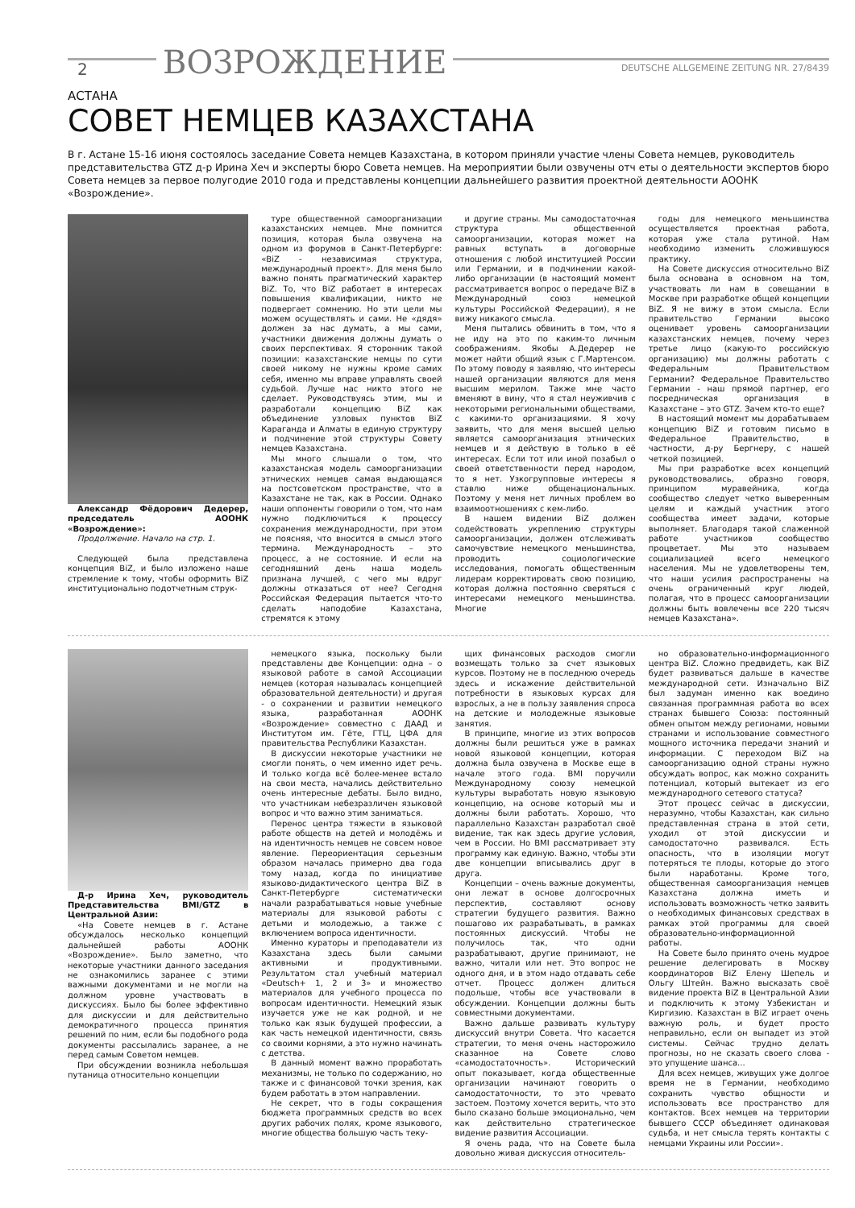2 ВОЗРОЖДЕНИЕ DEUTSCHE ALLGEMEINE ZEITUNG NR. 27/8439
АСТАНА
СОВЕТ НЕМЦЕВ КАЗАХСТАНА
В г. Астане 15-16 июня состоялось заседание Совета немцев Казахстана, в котором приняли участие члены Совета немцев, руководитель представительства GTZ д-р Ирина Хеч и эксперты бюро Совета немцев. На мероприятии были озвучены отч еты о деятельности экспертов бюро Совета немцев за первое полугодие 2010 года и представлены концепции дальнейшего развития проектной деятельности АООНК «Возрождение».
Александр Фёдорович Дедерер, председатель АООНК «Возрождение»:
Продолжение. Начало на стр. 1.
Следующей была представлена концепция BiZ, и было изложено наше стремление к тому, чтобы оформить BiZ институционально подотчетным струк-
туре общественной самоорганизации казахстанских немцев. Мне помнится позиция, которая была озвучена на одном из форумов в Санкт-Петербурге: «BiZ - независимая структура, международный проект». Для меня было важно понять прагматический характер BiZ. То, что BiZ работает в интересах повышения квалификации, никто не подвергает сомнению. Но эти цели мы можем осуществлять и сами. Не «дядя» должен за нас думать, а мы сами, участники движения должны думать о своих перспективах. Я сторонник такой позиции: казахстанские немцы по сути своей никому не нужны кроме самих себя, именно мы вправе управлять своей судьбой. Лучше нас никто этого не сделает. Руководствуясь этим, мы и разработали концепцию BiZ как объединение узловых пунктов BiZ Караганда и Алматы в единую структуру и подчинение этой структуры Совету немцев Казахстана.
Мы много слышали о том, что казахстанская модель самоорганизации этнических немцев самая выдающаяся на постсоветском пространстве, что в Казахстане не так, как в России. Однако наши оппоненты говорили о том, что нам нужно подключиться к процессу сохранения международности, при этом не поясняя, что вносится в смысл этого термина. Международность – это процесс, а не состояние. И если на сегодняшний день наша модель признана лучшей, с чего мы вдруг должны отказаться от нее? Сегодня Российская Федерация пытается что-то сделать наподобие Казахстана, стремятся к этому
и другие страны. Мы самодостаточная структура общественной самоорганизации, которая может на равных вступать в договорные отношения с любой институцией России или Германии, и в подчинении какой-либо организации (в настоящий момент рассматривается вопрос о передаче BiZ в Международный союз немецкой культуры Российской Федерации), я не вижу никакого смысла.
Меня пытались обвинить в том, что я не иду на это по каким-то личным соображениям. Якобы А.Дедерер не может найти общий язык с Г.Мартенсом. По этому поводу я заявляю, что интересы нашей организации являются для меня высшим мерилом. Также мне часто вменяют в вину, что я стал неуживчив с некоторыми региональными обществами, с какими-то организациями. Я хочу заявить, что для меня высшей целью является самоорганизация этнических немцев и я действую в только в её интересах. Если тот или иной позабыл о своей ответственности перед народом, то я нет. Узкогрупповые интересы я ставлю ниже общенациональных. Поэтому у меня нет личных проблем во взаимоотношениях с кем-либо.
В нашем видении BiZ должен содействовать укреплению структуры самоорганизации, должен отслеживать самочувствие немецкого меньшинства, проводить социологические исследования, помогать общественным лидерам корректировать свою позицию, которая должна постоянно сверяться с интересами немецкого меньшинства. Многие
годы для немецкого меньшинства осуществляется проектная работа, которая уже стала рутиной. Нам необходимо изменить сложившуюся практику.
На Совете дискуссия относительно BiZ была основана в основном на том, участвовать ли нам в совещании в Москве при разработке общей концепции BiZ. Я не вижу в этом смысла. Если правительство Германии высоко оценивает уровень самоорганизации казахстанских немцев, почему через третье лицо (какую-то российскую организацию) мы должны работать с Федеральным Правительством Германии? Федеральное Правительство Германии - наш прямой партнер, его посредническая организация в Казахстане – это GTZ. Зачем кто-то еще?
В настоящий момент мы дорабатываем концепцию BiZ и готовим письмо в Федеральное Правительство, в частности, д-ру Бергнеру, с нашей четкой позицией.
Мы при разработке всех концепций руководствовались, образно говоря, принципом муравейника, когда сообщество следует четко выверенным целям и каждый участник этого сообщества имеет задачи, которые выполняет. Благодаря такой слаженной работе участников сообщество процветает. Мы это называем социализацией всего немецкого населения. Мы не удовлетворены тем, что наши усилия распространены на очень ограниченный круг людей, полагая, что в процесс самоорганизации должны быть вовлечены все 220 тысяч немцев Казахстана».
Д-р Ирина Хеч, руководитель Представительства BMI/GTZ в Центральной Азии:
«На Совете немцев в г. Астане обсуждалось несколько концепций дальнейшей работы АООНК «Возрождение». Было заметно, что некоторые участники данного заседания не ознакомились заранее с этими важными документами и не могли на должном уровне участвовать в дискуссиях. Было бы более эффективно для дискуссии и для действительно демократичного процесса принятия решений по ним, если бы подобного рода документы рассылались заранее, а не перед самым Советом немцев.
При обсуждении возникла небольшая путаница относительно концепции
немецкого языка, поскольку были представлены две Концепции: одна – о языковой работе в самой Ассоциации немцев (которая называлась концепцией образовательной деятельности) и другая - о сохранении и развитии немецкого языка, разработанная АООНК «Возрождение» совместно с ДААД и Институтом им. Гёте, ГТЦ, ЦФА для правительства Республики Казахстан.
В дискуссии некоторые участники не смогли понять, о чем именно идет речь. И только когда всё более-менее встало на свои места, начались действительно очень интересные дебаты. Было видно, что участникам небезразличен языковой вопрос и что важно этим заниматься.
Перенос центра тяжести в языковой работе обществ на детей и молодёжь и на идентичность немцев не совсем новое явление. Переориентация серьезным образом началась примерно два года тому назад, когда по инициативе языково-дидактического центра BiZ в Санкт-Петербурге систематически начали разрабатываться новые учебные материалы для языковой работы с детьми и молодежью, а также с включением вопроса идентичности.
Именно кураторы и преподаватели из Казахстана здесь были самыми активными и продуктивными. Результатом стал учебный материал «Deutsch+ 1, 2 и 3» и множество материалов для учебного процесса по вопросам идентичности. Немецкий язык изучается уже не как родной, и не только как язык будущей профессии, а как часть немецкой идентичности, связь со своими корнями, а это нужно начинать с детства.
В данный момент важно проработать механизмы, не только по содержанию, но также и с финансовой точки зрения, как будем работать в этом направлении.
Не секрет, что в годы сокращения бюджета программных средств во всех других рабочих полях, кроме языкового, многие общества большую часть теку-
щих финансовых расходов смогли возмещать только за счет языковых курсов. Поэтому не в последнюю очередь здесь и искажение действительной потребности в языковых курсах для взрослых, а не в пользу заявления спроса на детские и молодежные языковые занятия.
В принципе, многие из этих вопросов должны были решиться уже в рамках новой языковой концепции, которая должна была озвучена в Москве еще в начале этого года. BMI поручили Международному союзу немецкой культуры выработать новую языковую концепцию, на основе который мы и должны были работать. Хорошо, что параллельно Казахстан разработал своё видение, так как здесь другие условия, чем в России. Но BMI рассматривает эту программу как единую. Важно, чтобы эти две концепции вписывались друг в друга.
Концепции – очень важные документы, они лежат в основе долгосрочных перспектив, составляют основу стратегии будущего развития. Важно пошагово их разрабатывать, в рамках постоянных дискуссий. Чтобы не получилось так, что одни разрабатывают, другие принимают, не важно, читали или нет. Это вопрос не одного дня, и в этом надо отдавать себе отчет. Процесс должен длиться подольше, чтобы все участвовали в обсуждении. Концепции должны быть совместными документами.
Важно дальше развивать культуру дискуссий внутри Совета. Что касается стратегии, то меня очень насторожило сказанное на Совете слово «самодостаточность». Исторический опыт показывает, когда общественные организации начинают говорить о самодостаточности, то это чревато застоем. Поэтому хочется верить, что это было сказано больше эмоционально, чем как действительно стратегическое видение развития Ассоциации.
Я очень рада, что на Совете была довольно живая дискуссия относитель-
но образовательно-информационного центра BiZ. Сложно предвидеть, как BiZ будет развиваться дальше в качестве международной сети. Изначально BiZ был задуман именно как воедино связанная программная работа во всех странах бывшего Союза: постоянный обмен опытом между регионами, новыми странами и использование совместного мощного источника передачи знаний и информации. С переходом BiZ на самоорганизацию одной страны нужно обсуждать вопрос, как можно сохранить потенциал, который вытекает из его международного сетевого статуса?
Этот процесс сейчас в дискуссии, неразумно, чтобы Казахстан, как сильно представленная страна в этой сети, уходил от этой дискуссии и самодостаточно развивался. Есть опасность, что в изоляции могут потеряться те плоды, которые до этого были наработаны. Кроме того, общественная самоорганизация немцев Казахстана должна иметь и использовать возможность четко заявить о необходимых финансовых средствах в рамках этой программы для своей образовательно-информационной работы.
На Совете было принято очень мудрое решение делегировать в Москву координаторов BiZ Елену Шепель и Ольгу Штейн. Важно высказать своё видение проекта BiZ в Центральной Азии и подключить к этому Узбекистан и Киргизию. Казахстан в BiZ играет очень важную роль, и будет просто неправильно, если он выпадет из этой системы. Сейчас трудно делать прогнозы, но не сказать своего слова - это упущение шанса...
Для всех немцев, живущих уже долгое время не в Германии, необходимо сохранить чувство общности и использовать все пространство для контактов. Всех немцев на территории бывшего СССР объединяет одинаковая судьба, и нет смысла терять контакты с немцами Украины или России».